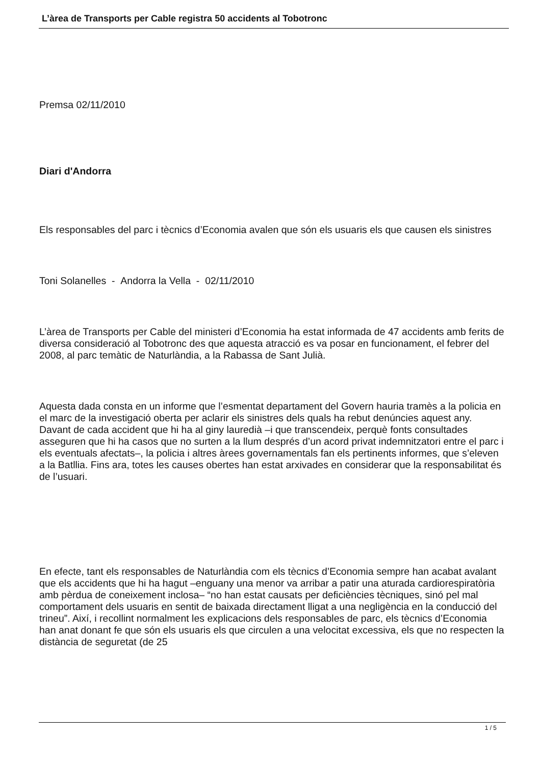L’àrea de Transports per Cable registra 50 accidents al Tobotronc
Premsa 02/11/2010
Diari d'Andorra
Els responsables del parc i tècnics d’Economia avalen que són els usuaris els que causen els sinistres
Toni Solanelles - Andorra la Vella - 02/11/2010
L’àrea de Transports per Cable del ministeri d’Economia ha estat informada de 47 accidents amb ferits de diversa consideració al Tobotronc des que aquesta atracció es va posar en funcionament, el febrer del 2008, al parc temàtic de Naturlàndia, a la Rabassa de Sant Julià.
Aquesta dada consta en un informe que l’esmentat departament del Govern hauria tramès a la policia en el marc de la investigació oberta per aclarir els sinistres dels quals ha rebut denúncies aquest any. Davant de cada accident que hi ha al giny lauredià –i que transcendeix, perquè fonts consultades asseguren que hi ha casos que no surten a la llum després d’un acord privat indemnitzatori entre el parc i els eventuals afectats–, la policia i altres àrees governamentals fan els pertinents informes, que s’eleven a la Batllia. Fins ara, totes les causes obertes han estat arxivades en considerar que la responsabilitat és de l’usuari.
En efecte, tant els responsables de Naturlàndia com els tècnics d’Economia sempre han acabat avalant que els accidents que hi ha hagut –enguany una menor va arribar a patir una aturada cardiorespiratòria amb pèrdua de coneixement inclosa– “no han estat causats per deficiències tècniques, sinó pel mal comportament dels usuaris en sentit de baixada directament lligat a una negligència en la conducció del trineu”. Així, i recollint normalment les explicacions dels responsables de parc, els tècnics d’Economia han anat donant fe que són els usuaris els que circulen a una velocitat excessiva, els que no respecten la distància de seguretat (de 25
1 / 5